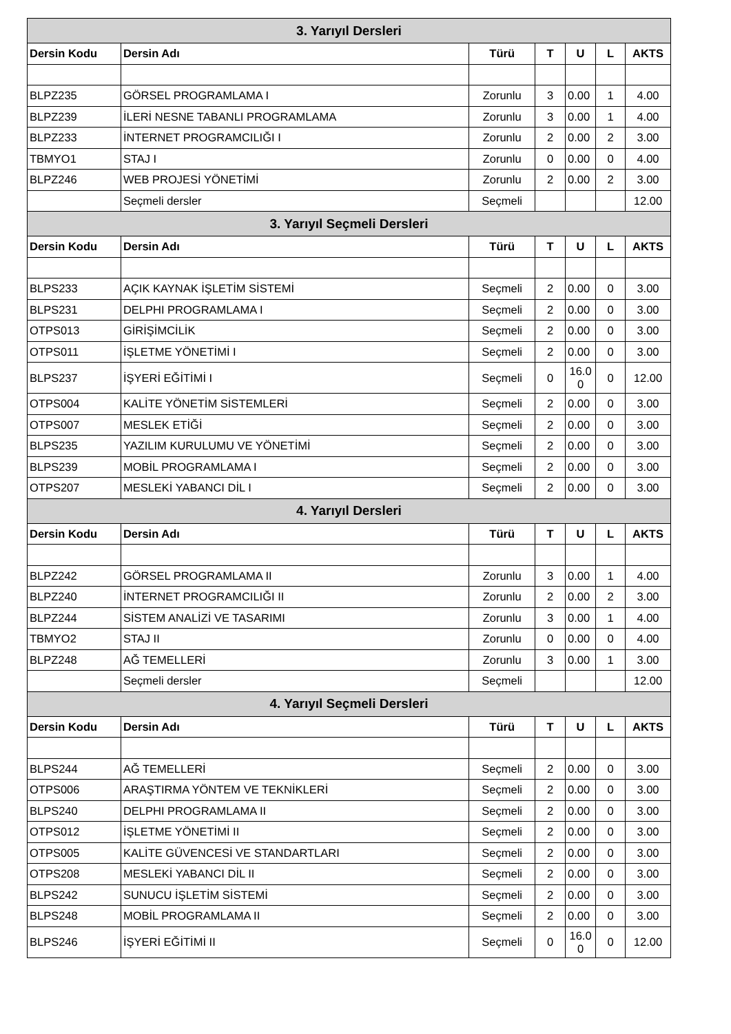| 3. Yarıyıl Dersleri | | | | | | |
| --- | --- | --- | --- | --- | --- | --- |
| Dersin Kodu | Dersin Adı | Türü | T | U | L | AKTS |
| BLPZ235 | GÖRSEL PROGRAMLAMA I | Zorunlu | 3 | 0.00 | 1 | 4.00 |
| BLPZ239 | İLERİ NESNE TABANLI PROGRAMLAMA | Zorunlu | 3 | 0.00 | 1 | 4.00 |
| BLPZ233 | İNTERNET PROGRAMCILIĞI I | Zorunlu | 2 | 0.00 | 2 | 3.00 |
| TBMYO1 | STAJ I | Zorunlu | 0 | 0.00 | 0 | 4.00 |
| BLPZ246 | WEB PROJESİ YÖNETİMİ | Zorunlu | 2 | 0.00 | 2 | 3.00 |
| | Seçmeli dersler | Seçmeli | | | | 12.00 |
| 3. Yarıyıl Seçmeli Dersleri | | | | | | |
| Dersin Kodu | Dersin Adı | Türü | T | U | L | AKTS |
| BLPS233 | AÇIK KAYNAK İŞLETİM SİSTEMİ | Seçmeli | 2 | 0.00 | 0 | 3.00 |
| BLPS231 | DELPHI PROGRAMLAMA I | Seçmeli | 2 | 0.00 | 0 | 3.00 |
| OTPS013 | GİRİŞİMCİLİK | Seçmeli | 2 | 0.00 | 0 | 3.00 |
| OTPS011 | İŞLETME YÖNETİMİ I | Seçmeli | 2 | 0.00 | 0 | 3.00 |
| BLPS237 | İŞYERİ EĞİTİMİ I | Seçmeli | 0 | 16.0 0 | 0 | 12.00 |
| OTPS004 | KALİTE YÖNETİM SİSTEMLERİ | Seçmeli | 2 | 0.00 | 0 | 3.00 |
| OTPS007 | MESLEK ETİĞİ | Seçmeli | 2 | 0.00 | 0 | 3.00 |
| BLPS235 | YAZILIM KURULUMU VE YÖNETİMİ | Seçmeli | 2 | 0.00 | 0 | 3.00 |
| BLPS239 | MOBİL PROGRAMLAMA I | Seçmeli | 2 | 0.00 | 0 | 3.00 |
| OTPS207 | MESLEKİ YABANCI DİL I | Seçmeli | 2 | 0.00 | 0 | 3.00 |
| 4. Yarıyıl Dersleri | | | | | | |
| Dersin Kodu | Dersin Adı | Türü | T | U | L | AKTS |
| BLPZ242 | GÖRSEL PROGRAMLAMA II | Zorunlu | 3 | 0.00 | 1 | 4.00 |
| BLPZ240 | İNTERNET PROGRAMCILIĞI II | Zorunlu | 2 | 0.00 | 2 | 3.00 |
| BLPZ244 | SİSTEM ANALİZİ VE TASARIMI | Zorunlu | 3 | 0.00 | 1 | 4.00 |
| TBMYO2 | STAJ II | Zorunlu | 0 | 0.00 | 0 | 4.00 |
| BLPZ248 | AĞ TEMELLERİ | Zorunlu | 3 | 0.00 | 1 | 3.00 |
| | Seçmeli dersler | Seçmeli | | | | 12.00 |
| 4. Yarıyıl Seçmeli Dersleri | | | | | | |
| Dersin Kodu | Dersin Adı | Türü | T | U | L | AKTS |
| BLPS244 | AĞ TEMELLERİ | Seçmeli | 2 | 0.00 | 0 | 3.00 |
| OTPS006 | ARAŞTIRMA YÖNTEM VE TEKNİKLERİ | Seçmeli | 2 | 0.00 | 0 | 3.00 |
| BLPS240 | DELPHI PROGRAMLAMA II | Seçmeli | 2 | 0.00 | 0 | 3.00 |
| OTPS012 | İŞLETME YÖNETİMİ II | Seçmeli | 2 | 0.00 | 0 | 3.00 |
| OTPS005 | KALİTE GÜVENCESİ VE STANDARTLARI | Seçmeli | 2 | 0.00 | 0 | 3.00 |
| OTPS208 | MESLEKİ YABANCI DİL II | Seçmeli | 2 | 0.00 | 0 | 3.00 |
| BLPS242 | SUNUCU İŞLETİM SİSTEMİ | Seçmeli | 2 | 0.00 | 0 | 3.00 |
| BLPS248 | MOBİL PROGRAMLAMA II | Seçmeli | 2 | 0.00 | 0 | 3.00 |
| BLPS246 | İŞYERİ EĞİTİMİ II | Seçmeli | 0 | 16.0 0 | 0 | 12.00 |